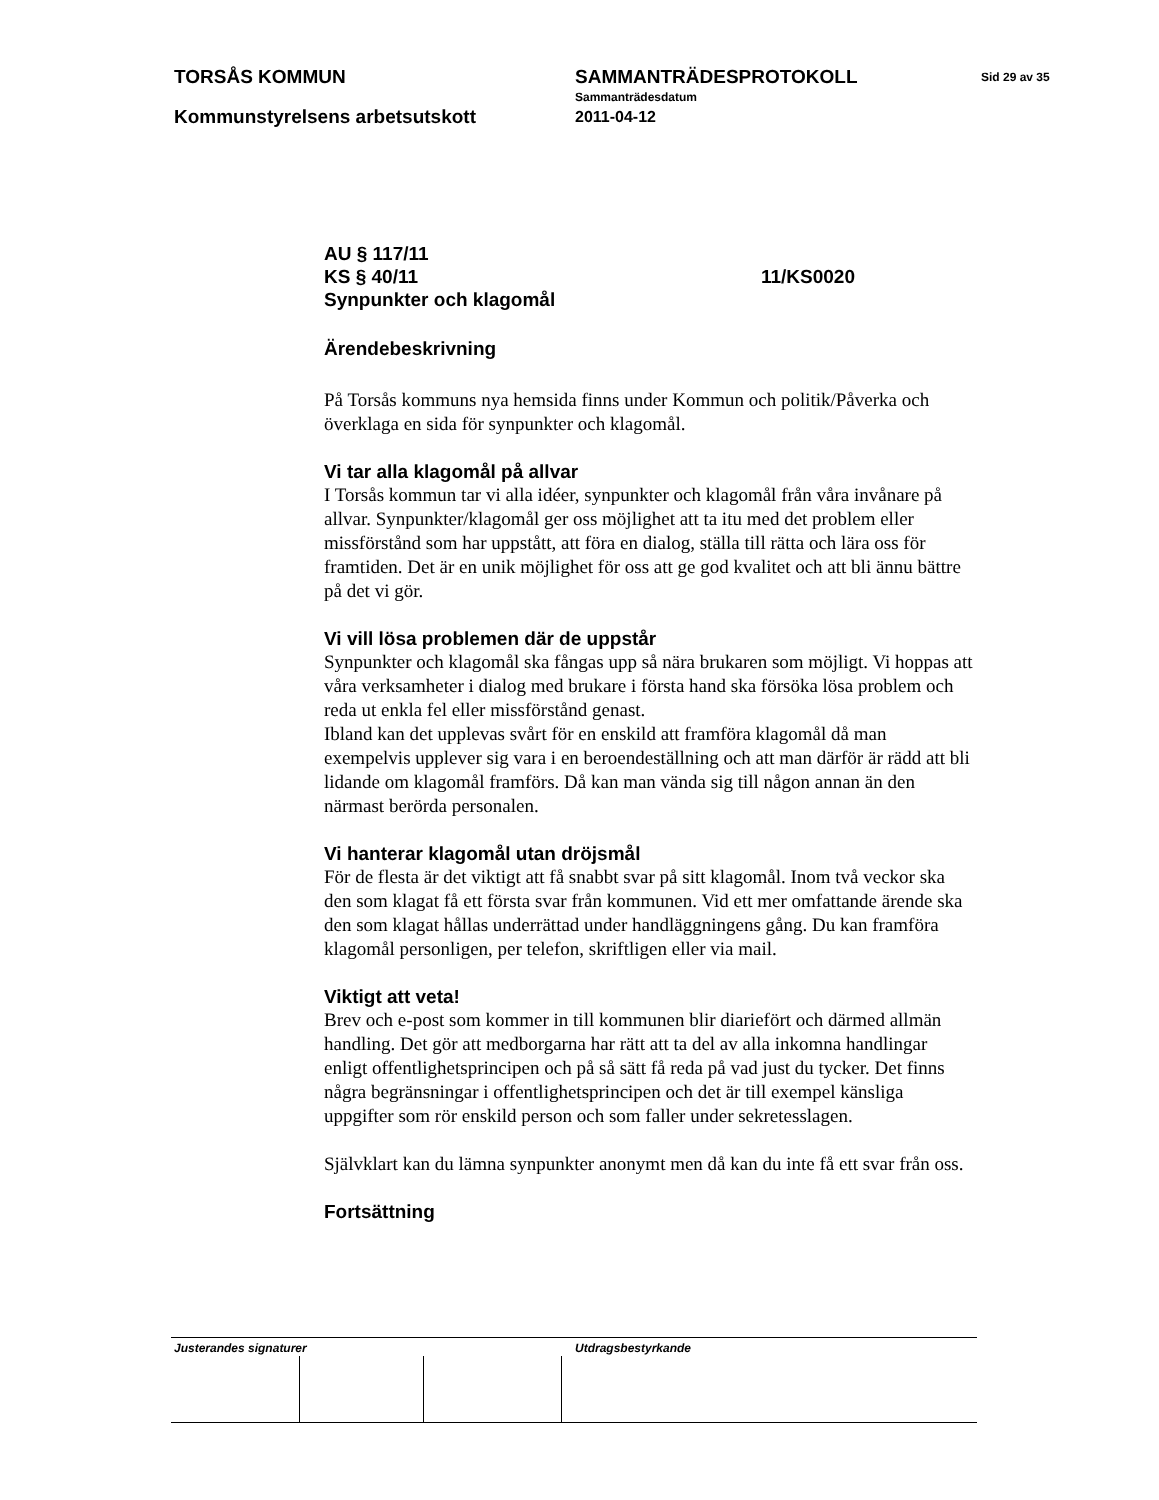TORSÅS KOMMUN SAMMANTRÄDESPROTOKOLL Sid 29 av 35
Sammanträdesdatum
Kommunstyrelsens arbetsutskott 2011-04-12
AU § 117/11
KS § 40/11 11/KS0020
Synpunkter och klagomål
Ärendebeskrivning
På Torsås kommuns nya hemsida finns under Kommun och politik/Påverka och överklaga en sida för synpunkter och klagomål.
Vi tar alla klagomål på allvar
I Torsås kommun tar vi alla idéer, synpunkter och klagomål från våra invånare på allvar. Synpunkter/klagomål ger oss möjlighet att ta itu med det problem eller missförstånd som har uppstått, att föra en dialog, ställa till rätta och lära oss för framtiden. Det är en unik möjlighet för oss att ge god kvalitet och att bli ännu bättre på det vi gör.
Vi vill lösa problemen där de uppstår
Synpunkter och klagomål ska fångas upp så nära brukaren som möjligt. Vi hoppas att våra verksamheter i dialog med brukare i första hand ska försöka lösa problem och reda ut enkla fel eller missförstånd genast.
Ibland kan det upplevas svårt för en enskild att framföra klagomål då man exempelvis upplever sig vara i en beroendeställning och att man därför är rädd att bli lidande om klagomål framförs. Då kan man vända sig till någon annan än den närmast berörda personalen.
Vi hanterar klagomål utan dröjsmål
För de flesta är det viktigt att få snabbt svar på sitt klagomål. Inom två veckor ska den som klagat få ett första svar från kommunen. Vid ett mer omfattande ärende ska den som klagat hållas underrättad under handläggningens gång. Du kan framföra klagomål personligen, per telefon, skriftligen eller via mail.
Viktigt att veta!
Brev och e-post som kommer in till kommunen blir diariefört och därmed allmän handling. Det gör att medborgarna har rätt att ta del av alla inkomna handlingar enligt offentlighetsprincipen och på så sätt få reda på vad just du tycker. Det finns några begränsningar i offentlighetsprincipen och det är till exempel känsliga uppgifter som rör enskild person och som faller under sekretesslagen.
Självklart kan du lämna synpunkter anonymt men då kan du inte få ett svar från oss.
Fortsättning
Justerandes signaturer Utdragsbestyrkande